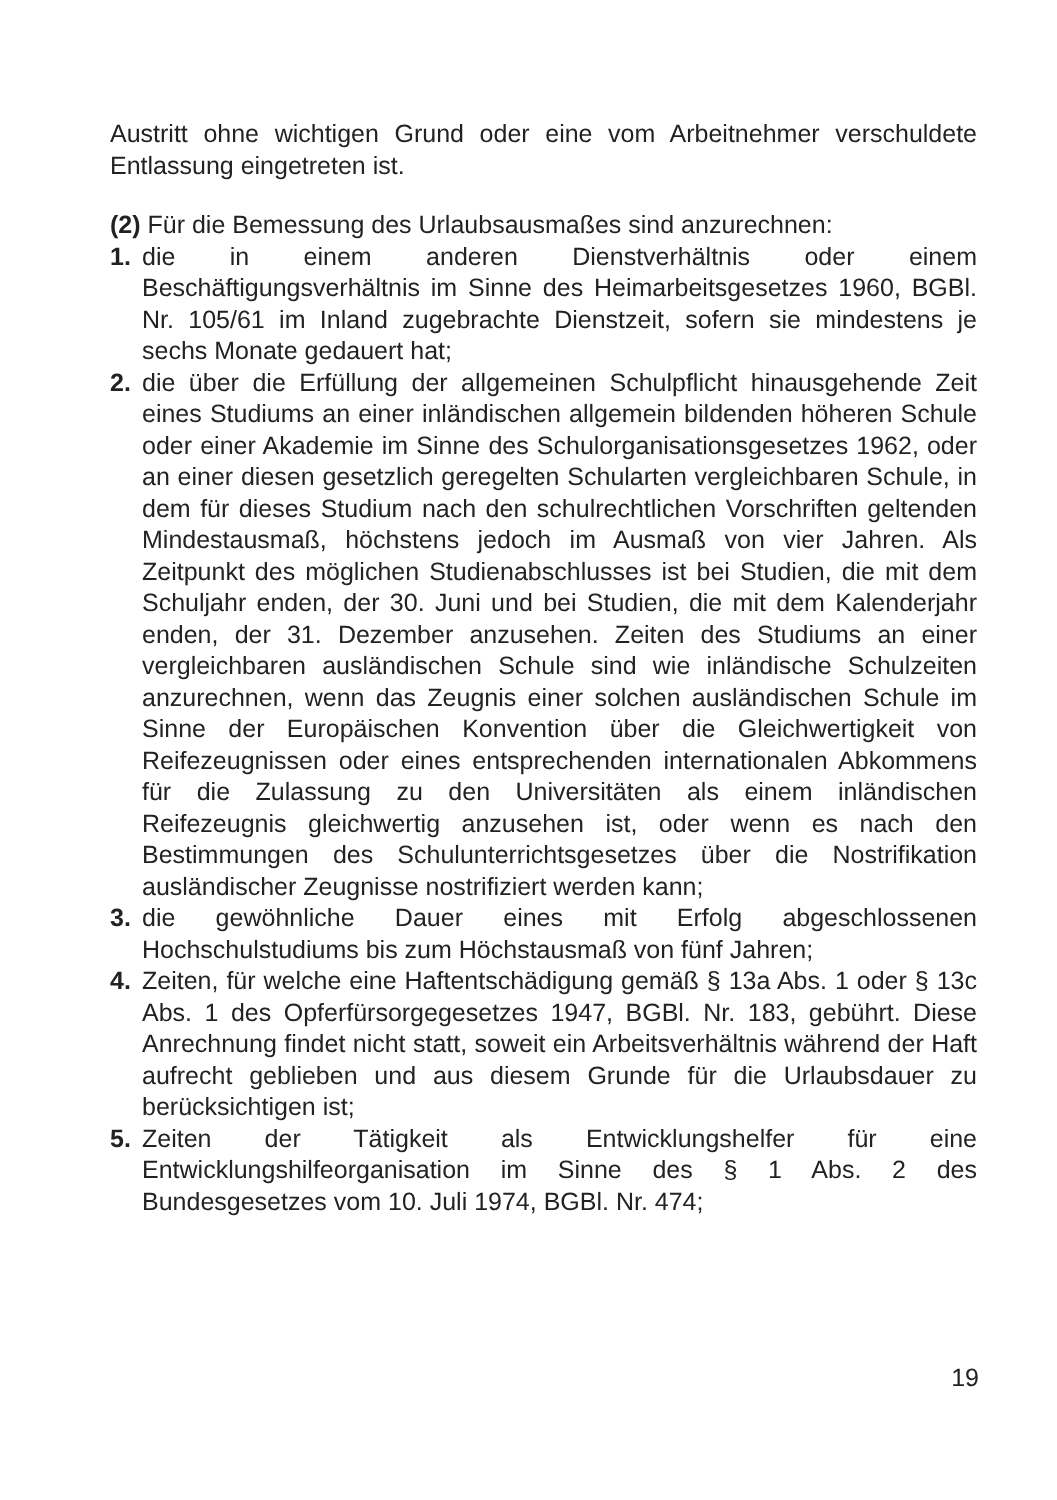Austritt ohne wichtigen Grund oder eine vom Arbeitnehmer verschuldete Entlassung eingetreten ist.
(2) Für die Bemessung des Urlaubsausmaßes sind anzurechnen:
1. die in einem anderen Dienstverhältnis oder einem Beschäftigungsverhältnis im Sinne des Heimarbeitsgesetzes 1960, BGBl. Nr. 105/61 im Inland zugebrachte Dienstzeit, sofern sie mindestens je sechs Monate gedauert hat;
2. die über die Erfüllung der allgemeinen Schulpflicht hinausgehende Zeit eines Studiums an einer inländischen allgemein bildenden höheren Schule oder einer Akademie im Sinne des Schulorganisationsgesetzes 1962, oder an einer diesen gesetzlich geregelten Schularten vergleichbaren Schule, in dem für dieses Studium nach den schulrechtlichen Vorschriften geltenden Mindestausmaß, höchstens jedoch im Ausmaß von vier Jahren. Als Zeitpunkt des möglichen Studienabschlusses ist bei Studien, die mit dem Schuljahr enden, der 30. Juni und bei Studien, die mit dem Kalenderjahr enden, der 31. Dezember anzusehen. Zeiten des Studiums an einer vergleichbaren ausländischen Schule sind wie inländische Schulzeiten anzurechnen, wenn das Zeugnis einer solchen ausländischen Schule im Sinne der Europäischen Konvention über die Gleichwertigkeit von Reifezeugnissen oder eines entsprechenden internationalen Abkommens für die Zulassung zu den Universitäten als einem inländischen Reifezeugnis gleichwertig anzusehen ist, oder wenn es nach den Bestimmungen des Schulunterrichtsgesetzes über die Nostrifikation ausländischer Zeugnisse nostrifiziert werden kann;
3. die gewöhnliche Dauer eines mit Erfolg abgeschlossenen Hochschulstudiums bis zum Höchstausmaß von fünf Jahren;
4. Zeiten, für welche eine Haftentschädigung gemäß § 13a Abs. 1 oder § 13c Abs. 1 des Opferfürsorgegesetzes 1947, BGBl. Nr. 183, gebührt. Diese Anrechnung findet nicht statt, soweit ein Arbeitsverhältnis während der Haft aufrecht geblieben und aus diesem Grunde für die Urlaubsdauer zu berücksichtigen ist;
5. Zeiten der Tätigkeit als Entwicklungshelfer für eine Entwicklungshilfeorganisation im Sinne des § 1 Abs. 2 des Bundesgesetzes vom 10. Juli 1974, BGBl. Nr. 474;
19